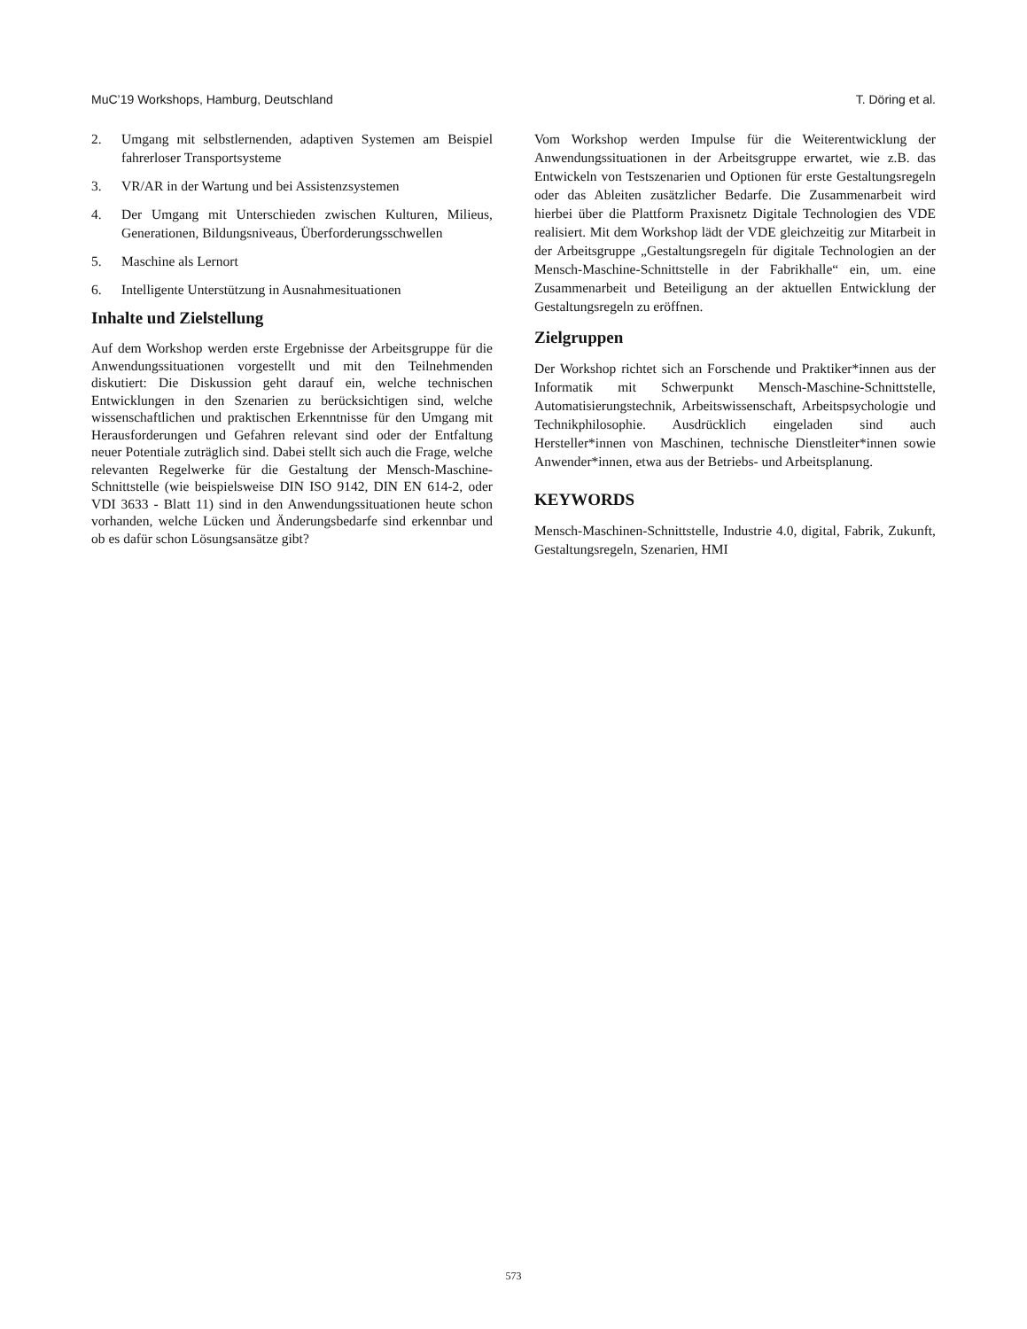MuC’19 Workshops, Hamburg, Deutschland T. Döring et al.
2. Umgang mit selbstlernenden, adaptiven Systemen am Beispiel fahrerloser Transportsysteme
3. VR/AR in der Wartung und bei Assistenzsystemen
4. Der Umgang mit Unterschieden zwischen Kulturen, Milieus, Generationen, Bildungsniveaus, Überforderungsschwellen
5. Maschine als Lernort
6. Intelligente Unterstützung in Ausnahmesituationen
Inhalte und Zielstellung
Auf dem Workshop werden erste Ergebnisse der Arbeitsgruppe für die Anwendungssituationen vorgestellt und mit den Teilnehmenden diskutiert: Die Diskussion geht darauf ein, welche technischen Entwicklungen in den Szenarien zu berücksichtigen sind, welche wissenschaftlichen und praktischen Erkenntnisse für den Umgang mit Herausforderungen und Gefahren relevant sind oder der Entfaltung neuer Potentiale zuträglich sind. Dabei stellt sich auch die Frage, welche relevanten Regelwerke für die Gestaltung der Mensch-Maschine-Schnittstelle (wie beispielsweise DIN ISO 9142, DIN EN 614-2, oder VDI 3633 - Blatt 11) sind in den Anwendungssituationen heute schon vorhanden, welche Lücken und Änderungsbedarfe sind erkennbar und ob es dafür schon Lösungsansätze gibt?
Vom Workshop werden Impulse für die Weiterentwicklung der Anwendungssituationen in der Arbeitsgruppe erwartet, wie z.B. das Entwickeln von Testszenarien und Optionen für erste Gestaltungsregeln oder das Ableiten zusätzlicher Bedarfe. Die Zusammenarbeit wird hierbei über die Plattform Praxisnetz Digitale Technologien des VDE realisiert. Mit dem Workshop lädt der VDE gleichzeitig zur Mitarbeit in der Arbeitsgruppe „Gestaltungsregeln für digitale Technologien an der Mensch-Maschine-Schnittstelle in der Fabrikhalle“ ein, um. eine Zusammenarbeit und Beteiligung an der aktuellen Entwicklung der Gestaltungsregeln zu eröffnen.
Zielgruppen
Der Workshop richtet sich an Forschende und Praktiker*innen aus der Informatik mit Schwerpunkt Mensch-Maschine-Schnittstelle, Automatisierungstechnik, Arbeitswissenschaft, Arbeitspsychologie und Technikphilosophie. Ausdrücklich eingeladen sind auch Hersteller*innen von Maschinen, technische Dienstleiter*innen sowie Anwender*innen, etwa aus der Betriebs- und Arbeitsplanung.
KEYWORDS
Mensch-Maschinen-Schnittstelle, Industrie 4.0, digital, Fabrik, Zukunft, Gestaltungsregeln, Szenarien, HMI
573